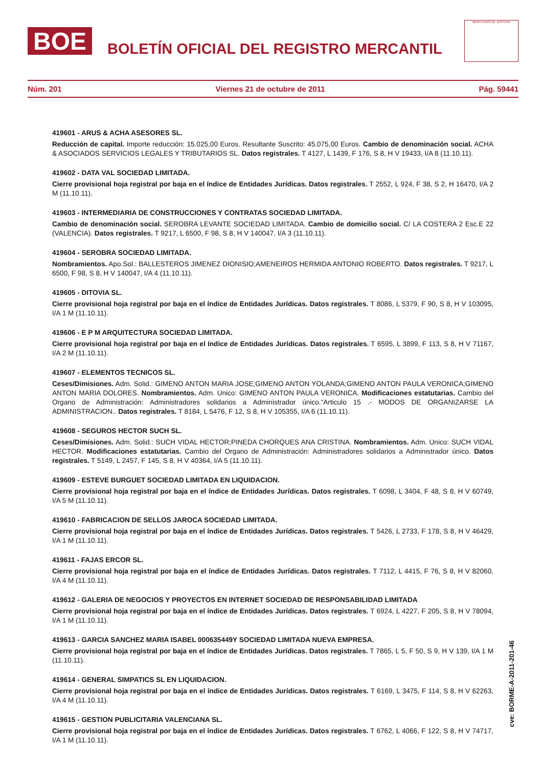BOE
BOLETÍN OFICIAL DEL REGISTRO MERCANTIL
MINISTERIO DE JUSTICIA
Núm. 201 Viernes 21 de octubre de 2011 Pág. 59441
419601 - ARUS & ACHA ASESORES SL.
Reducción de capital. Importe reducción: 15.025,00 Euros. Resultante Suscrito: 45.075,00 Euros. Cambio de denominación social. ACHA & ASOCIADOS SERVICIOS LEGALES Y TRIBUTARIOS SL. Datos registrales. T 4127, L 1439, F 176, S 8, H V 19433, I/A 8 (11.10.11).
419602 - DATA VAL SOCIEDAD LIMITADA.
Cierre provisional hoja registral por baja en el índice de Entidades Jurídicas. Datos registrales. T 2552, L 924, F 38, S 2, H 16470, I/A 2 M (11.10.11).
419603 - INTERMEDIARIA DE CONSTRUCCIONES Y CONTRATAS SOCIEDAD LIMITADA.
Cambio de denominación social. SEROBRA LEVANTE SOCIEDAD LIMITADA. Cambio de domicilio social. C/ LA COSTERA 2 Esc.E 22 (VALENCIA). Datos registrales. T 9217, L 6500, F 98, S 8, H V 140047, I/A 3 (11.10.11).
419604 - SEROBRA SOCIEDAD LIMITADA.
Nombramientos. Apo.Sol.: BALLESTEROS JIMENEZ DIONISIO;AMENEIROS HERMIDA ANTONIO ROBERTO. Datos registrales. T 9217, L 6500, F 98, S 8, H V 140047, I/A 4 (11.10.11).
419605 - DITOVIA SL.
Cierre provisional hoja registral por baja en el índice de Entidades Jurídicas. Datos registrales. T 8086, L 5379, F 90, S 8, H V 103095, I/A 1 M (11.10.11).
419606 - E P M ARQUITECTURA SOCIEDAD LIMITADA.
Cierre provisional hoja registral por baja en el índice de Entidades Jurídicas. Datos registrales. T 6595, L 3899, F 113, S 8, H V 71167, I/A 2 M (11.10.11).
419607 - ELEMENTOS TECNICOS SL.
Ceses/Dimisiones. Adm. Solid.: GIMENO ANTON MARIA JOSE;GIMENO ANTON YOLANDA;GIMENO ANTON PAULA VERONICA;GIMENO ANTON MARIA DOLORES. Nombramientos. Adm. Unico: GIMENO ANTON PAULA VERONICA. Modificaciones estatutarias. Cambio del Organo de Administración: Administradores solidarios a Administrador único."Articulo 15 .- MODOS DE ORGANIZARSE LA ADMINISTRACION.. Datos registrales. T 8184, L 5476, F 12, S 8, H V 105355, I/A 6 (11.10.11).
419608 - SEGUROS HECTOR SUCH SL.
Ceses/Dimisiones. Adm. Solid.: SUCH VIDAL HECTOR;PINEDA CHORQUES ANA CRISTINA. Nombramientos. Adm. Unico: SUCH VIDAL HECTOR. Modificaciones estatutarias. Cambio del Organo de Administración: Administradores solidarios a Administrador único. Datos registrales. T 5149, L 2457, F 145, S 8, H V 40364, I/A 5 (11.10.11).
419609 - ESTEVE BURGUET SOCIEDAD LIMITADA EN LIQUIDACION.
Cierre provisional hoja registral por baja en el índice de Entidades Jurídicas. Datos registrales. T 6098, L 3404, F 48, S 8, H V 60749, I/A 5 M (11.10.11).
419610 - FABRICACION DE SELLOS JAROCA SOCIEDAD LIMITADA.
Cierre provisional hoja registral por baja en el índice de Entidades Jurídicas. Datos registrales. T 5426, L 2733, F 178, S 8, H V 46429, I/A 1 M (11.10.11).
419611 - FAJAS ERCOR SL.
Cierre provisional hoja registral por baja en el índice de Entidades Jurídicas. Datos registrales. T 7112, L 4415, F 76, S 8, H V 82060, I/A 4 M (11.10.11).
419612 - GALERIA DE NEGOCIOS Y PROYECTOS EN INTERNET SOCIEDAD DE RESPONSABILIDAD LIMITADA
Cierre provisional hoja registral por baja en el índice de Entidades Jurídicas. Datos registrales. T 6924, L 4227, F 205, S 8, H V 78094, I/A 1 M (11.10.11).
419613 - GARCIA SANCHEZ MARIA ISABEL 000635449Y SOCIEDAD LIMITADA NUEVA EMPRESA.
Cierre provisional hoja registral por baja en el índice de Entidades Jurídicas. Datos registrales. T 7865, L 5, F 50, S 9, H V 139, I/A 1 M (11.10.11).
419614 - GENERAL SIMPATICS SL EN LIQUIDACION.
Cierre provisional hoja registral por baja en el índice de Entidades Jurídicas. Datos registrales. T 6169, L 3475, F 114, S 8, H V 62263, I/A 4 M (11.10.11).
419615 - GESTION PUBLICITARIA VALENCIANA SL.
Cierre provisional hoja registral por baja en el índice de Entidades Jurídicas. Datos registrales. T 6762, L 4066, F 122, S 8, H V 74717, I/A 1 M (11.10.11).
cve: BORME-A-2011-201-46